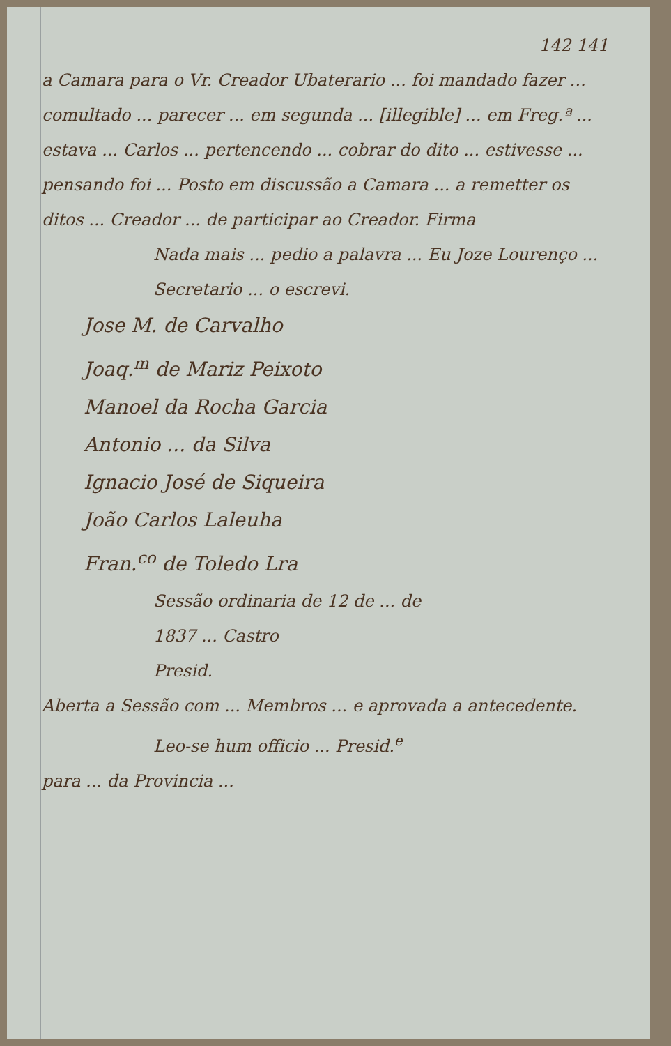142 141
a Camara para o Vr. Creador Ubaterario ... foi mandado fazer ... comultado ... parecer ... em segunda ... [illegible] ... em Freg.ª ... estava ... Carlos ... pertencendo ... cobrar do dito ... estivesse ... pensando foi ... Posto em discussão a Camara ... a remetter os ditos ... Creador ... de participar ao Creador. Firma
Nada mais ... pedio a palavra ... Eu Joze Lourenço ... Secretario ... o escrevi.
Jose M. de Carvalho
Joaq.<sup>m</sup> de Mariz Peixoto
Manoel da Rocha Garcia
Antonio ... da Silva
Ignacio José de Siqueira
João Carlos Laleuha
Fran.<sup>co</sup> de Toledo Lra
Sessão ordinaria de 12 de ... de
1837 ... Castro
Presid.
Aberta a Sessão com ... Membros ... e aprovada a antecedente.
Leo-se hum officio ... Presid.<sup>e</sup>
para ... da Provincia ...